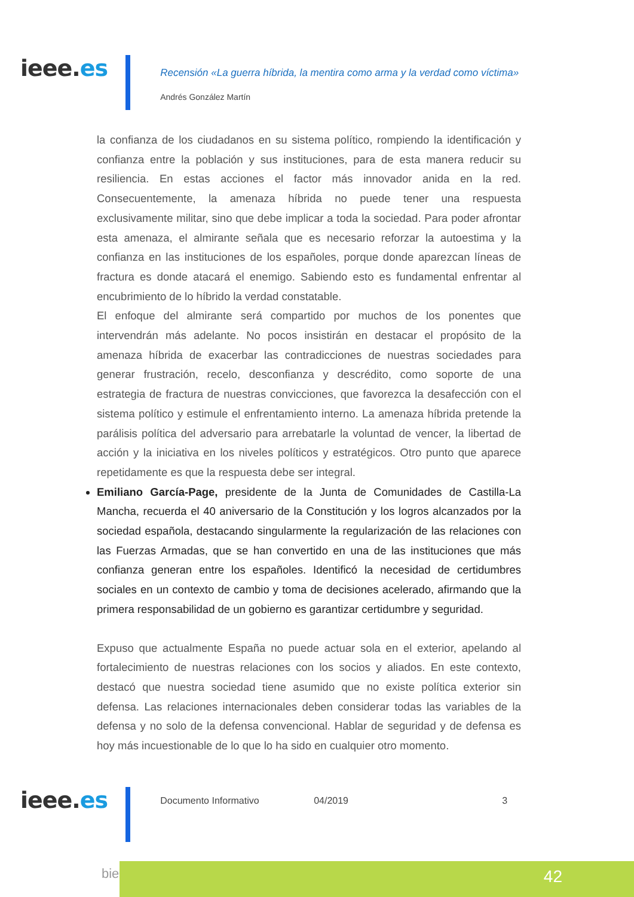ieee.es
Recensión «La guerra híbrida, la mentira como arma y la verdad como víctima»
Andrés González Martín
la confianza de los ciudadanos en su sistema político, rompiendo la identificación y confianza entre la población y sus instituciones, para de esta manera reducir su resiliencia. En estas acciones el factor más innovador anida en la red. Consecuentemente, la amenaza híbrida no puede tener una respuesta exclusivamente militar, sino que debe implicar a toda la sociedad. Para poder afrontar esta amenaza, el almirante señala que es necesario reforzar la autoestima y la confianza en las instituciones de los españoles, porque donde aparezcan líneas de fractura es donde atacará el enemigo. Sabiendo esto es fundamental enfrentar al encubrimiento de lo híbrido la verdad constatable.
El enfoque del almirante será compartido por muchos de los ponentes que intervendrán más adelante. No pocos insistirán en destacar el propósito de la amenaza híbrida de exacerbar las contradicciones de nuestras sociedades para generar frustración, recelo, desconfianza y descrédito, como soporte de una estrategia de fractura de nuestras convicciones, que favorezca la desafección con el sistema político y estimule el enfrentamiento interno. La amenaza híbrida pretende la parálisis política del adversario para arrebatarle la voluntad de vencer, la libertad de acción y la iniciativa en los niveles políticos y estratégicos. Otro punto que aparece repetidamente es que la respuesta debe ser integral.
Emiliano García-Page, presidente de la Junta de Comunidades de Castilla-La Mancha, recuerda el 40 aniversario de la Constitución y los logros alcanzados por la sociedad española, destacando singularmente la regularización de las relaciones con las Fuerzas Armadas, que se han convertido en una de las instituciones que más confianza generan entre los españoles. Identificó la necesidad de certidumbres sociales en un contexto de cambio y toma de decisiones acelerado, afirmando que la primera responsabilidad de un gobierno es garantizar certidumbre y seguridad.
Expuso que actualmente España no puede actuar sola en el exterior, apelando al fortalecimiento de nuestras relaciones con los socios y aliados. En este contexto, destacó que nuestra sociedad tiene asumido que no existe política exterior sin defensa. Las relaciones internacionales deben considerar todas las variables de la defensa y no solo de la defensa convencional. Hablar de seguridad y de defensa es hoy más incuestionable de lo que lo ha sido en cualquier otro momento.
ieee.es
Documento Informativo 04/2019 3
bie³ 42